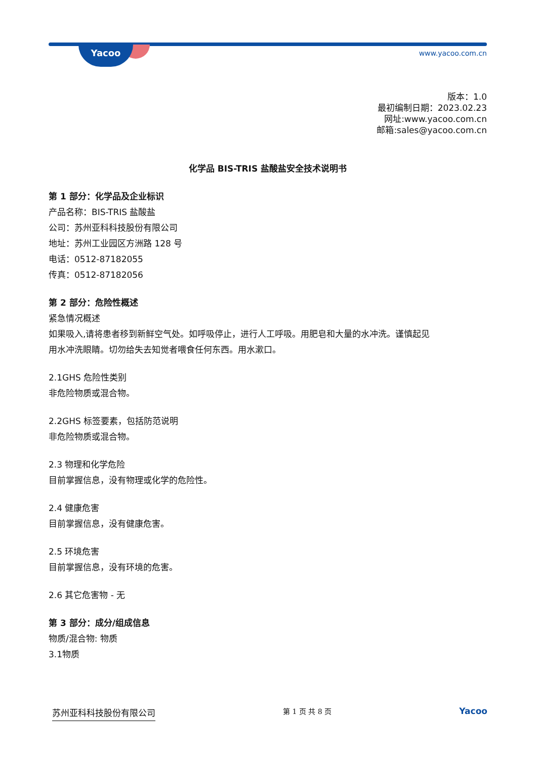Yacoo www.yacoo.com.cn
版本：1.0
最初编制日期：2023.02.23
网址:www.yacoo.com.cn
邮箱:sales@yacoo.com.cn
化学品 BIS-TRIS 盐酸盐安全技术说明书
第 1 部分：化学品及企业标识
产品名称：BIS-TRIS 盐酸盐
公司：苏州亚科科技股份有限公司
地址：苏州工业园区方洲路 128 号
电话：0512-87182055
传真：0512-87182056
第 2 部分：危险性概述
紧急情况概述
如果吸入,请将患者移到新鲜空气处。如呼吸停止，进行人工呼吸。用肥皂和大量的水冲洗。谨慎起见
用水冲洗眼睛。切勿给失去知觉者喂食任何东西。用水漱口。
2.1GHS 危险性类别
非危险物质或混合物。
2.2GHS 标签要素，包括防范说明
非危险物质或混合物。
2.3 物理和化学危险
目前掌握信息，没有物理或化学的危险性。
2.4 健康危害
目前掌握信息，没有健康危害。
2.5 环境危害
目前掌握信息，没有环境的危害。
2.6 其它危害物 - 无
第 3 部分：成分/组成信息
物质/混合物: 物质
3.1物质
苏州亚科科技股份有限公司 第 1 页 共 8 页 Yacoo